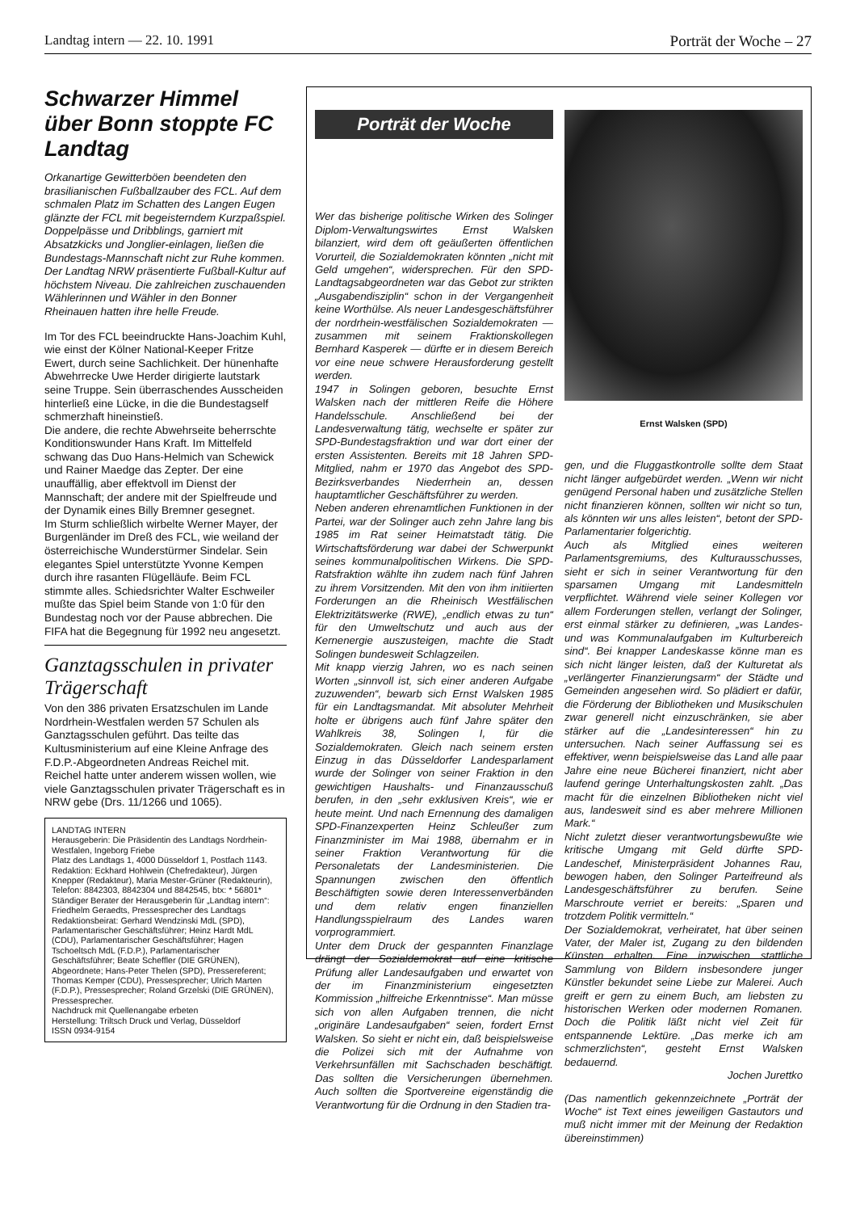Landtag intern — 22. 10. 1991 Porträt der Woche – 27
Schwarzer Himmel über Bonn stoppte FC Landtag
Orkanartige Gewitterböen beendeten den brasilianischen Fußballzauber des FCL. Auf dem schmalen Platz im Schatten des Langen Eugen glänzte der FCL mit begeisterndem Kurzpaßspiel. Doppelpässe und Dribblings, garniert mit Absatzkicks und Jonglier-einlagen, ließen die Bundestags-Mannschaft nicht zur Ruhe kommen. Der Landtag NRW präsentierte Fußball-Kultur auf höchstem Niveau. Die zahlreichen zuschauenden Wählerinnen und Wähler in den Bonner Rheinauen hatten ihre helle Freude.
Im Tor des FCL beeindruckte Hans-Joachim Kuhl, wie einst der Kölner National-Keeper Fritze Ewert, durch seine Sachlichkeit. Der hünenhafte Abwehrrecke Uwe Herder dirigierte lautstark seine Truppe. Sein überraschendes Ausscheiden hinterließ eine Lücke, in die die Bundestagself schmerzhaft hineinstieß.
Die andere, die rechte Abwehrseite beherrschte Konditionswunder Hans Kraft. Im Mittelfeld schwang das Duo Hans-Helmich van Schewick und Rainer Maedge das Zepter. Der eine unauffällig, aber effektvoll im Dienst der Mannschaft; der andere mit der Spielfreude und der Dynamik eines Billy Bremner gesegnet.
Im Sturm schließlich wirbelte Werner Mayer, der Burgenländer im Dreß des FCL, wie weiland der österreichische Wunderstürmer Sindelar. Sein elegantes Spiel unterstützte Yvonne Kempen durch ihre rasanten Flügelläufe. Beim FCL stimmte alles. Schiedsrichter Walter Eschweiler mußte das Spiel beim Stande von 1:0 für den Bundestag noch vor der Pause abbrechen. Die FIFA hat die Begegnung für 1992 neu angesetzt.
Ganztagsschulen in privater Trägerschaft
Von den 386 privaten Ersatzschulen im Lande Nordrhein-Westfalen werden 57 Schulen als Ganztagsschulen geführt. Das teilte das Kultusministerium auf eine Kleine Anfrage des F.D.P.-Abgeordneten Andreas Reichel mit. Reichel hatte unter anderem wissen wollen, wie viele Ganztagsschulen privater Trägerschaft es in NRW gebe (Drs. 11/1266 und 1065).
LANDTAG INTERN
Herausgeberin: Die Präsidentin des Landtags Nordrhein-Westfalen, Ingeborg Friebe
Platz des Landtags 1, 4000 Düsseldorf 1, Postfach 1143.
Redaktion: Eckhard Hohlwein (Chefredakteur), Jürgen Knepper (Redakteur), Maria Mester-Grüner (Redakteurin), Telefon: 8842303, 8842304 und 8842545, btx: * 56801*
Ständiger Berater der Herausgeberin für „Landtag intern“: Friedhelm Geraedts, Pressesprecher des Landtags
Redaktionsbeirat: Gerhard Wendzinski MdL (SPD), Parlamentarischer Geschäftsführer; Heinz Hardt MdL (CDU), Parlamentarischer Geschäftsführer; Hagen Tschoeltsch MdL (F.D.P.), Parlamentarischer Geschäftsführer; Beate Scheffler (DIE GRÜNEN), Abgeordnete; Hans-Peter Thelen (SPD), Pressereferent; Thomas Kemper (CDU), Pressesprecher; Ulrich Marten (F.D.P.), Pressesprecher; Roland Grzelski (DIE GRÜNEN), Pressesprecher.
Nachdruck mit Quellenangabe erbeten
Herstellung: Triltsch Druck und Verlag, Düsseldorf
ISSN 0934-9154
Porträt der Woche
Wer das bisherige politische Wirken des Solinger Diplom-Verwaltungswirtes Ernst Walsken bilanziert, wird dem oft geäußerten öffentlichen Vorurteil, die Sozialdemokraten könnten „nicht mit Geld umgehen“, widersprechen. Für den SPD-Landtagsabgeordneten war das Gebot zur strikten „Ausgabendisziplin“ schon in der Vergangenheit keine Worthülse. Als neuer Landesgeschäftsführer der nordrhein-westfälischen Sozialdemokraten — zusammen mit seinem Fraktionskollegen Bernhard Kasperek — dürfte er in diesem Bereich vor eine neue schwere Herausforderung gestellt werden.
1947 in Solingen geboren, besuchte Ernst Walsken nach der mittleren Reife die Höhere Handelsschule. Anschließend bei der Landesverwaltung tätig, wechselte er später zur SPD-Bundestagsfraktion und war dort einer der ersten Assistenten. Bereits mit 18 Jahren SPD-Mitglied, nahm er 1970 das Angebot des SPD-Bezirksverbandes Niederrhein an, dessen hauptamtlicher Geschäftsführer zu werden.
Neben anderen ehrenamtlichen Funktionen in der Partei, war der Solinger auch zehn Jahre lang bis 1985 im Rat seiner Heimatstadt tätig. Die Wirtschaftsförderung war dabei der Schwerpunkt seines kommunalpolitischen Wirkens. Die SPD-Ratsfraktion wählte ihn zudem nach fünf Jahren zu ihrem Vorsitzenden. Mit den von ihm initiierten Forderungen an die Rheinisch Westfälischen Elektrizitätswerke (RWE), „endlich etwas zu tun“ für den Umweltschutz und auch aus der Kernenergie auszusteigen, machte die Stadt Solingen bundesweit Schlagzeilen.
Mit knapp vierzig Jahren, wo es nach seinen Worten „sinnvoll ist, sich einer anderen Aufgabe zuzuwenden“, bewarb sich Ernst Walsken 1985 für ein Landtagsmandat. Mit absoluter Mehrheit holte er übrigens auch fünf Jahre später den Wahlkreis 38, Solingen I, für die Sozialdemokraten. Gleich nach seinem ersten Einzug in das Düsseldorfer Landesparlament wurde der Solinger von seiner Fraktion in den gewichtigen Haushalts- und Finanzausschuß berufen, in den „sehr exklusiven Kreis“, wie er heute meint. Und nach Ernennung des damaligen SPD-Finanzexperten Heinz Schleußer zum Finanzminister im Mai 1988, übernahm er in seiner Fraktion Verantwortung für die Personaletats der Landesministerien. Die Spannungen zwischen den öffentlich Beschäftigten sowie deren Interessenverbänden und dem relativ engen finanziellen Handlungsspielraum des Landes waren vorprogrammiert.
Unter dem Druck der gespannten Finanzlage drängt der Sozialdemokrat auf eine kritische Prüfung aller Landesaufgaben und erwartet von der im Finanzministerium eingesetzten Kommission „hilfreiche Erkenntnisse“. Man müsse sich von allen Aufgaben trennen, die nicht „originäre Landesaufgaben“ seien, fordert Ernst Walsken. So sieht er nicht ein, daß beispielsweise die Polizei sich mit der Aufnahme von Verkehrsunfällen mit Sachschaden beschäftigt. Das sollten die Versicherungen übernehmen. Auch sollten die Sportvereine eigenständig die Verantwortung für die Ordnung in den Stadien tra-
Ernst Walsken (SPD)
gen, und die Fluggastkontrolle sollte dem Staat nicht länger aufgebürdet werden. „Wenn wir nicht genügend Personal haben und zusätzliche Stellen nicht finanzieren können, sollten wir nicht so tun, als könnten wir uns alles leisten“, betont der SPD-Parlamentarier folgerichtig.
Auch als Mitglied eines weiteren Parlamentsgremiums, des Kulturausschusses, sieht er sich in seiner Verantwortung für den sparsamen Umgang mit Landesmitteln verpflichtet. Während viele seiner Kollegen vor allem Forderungen stellen, verlangt der Solinger, erst einmal stärker zu definieren, „was Landes- und was Kommunalaufgaben im Kulturbereich sind“. Bei knapper Landeskasse könne man es sich nicht länger leisten, daß der Kulturetat als „verlängerter Finanzierungsarm“ der Städte und Gemeinden angesehen wird. So plädiert er dafür, die Förderung der Bibliotheken und Musikschulen zwar generell nicht einzuschränken, sie aber stärker auf die „Landesinteressen“ hin zu untersuchen. Nach seiner Auffassung sei es effektiver, wenn beispielsweise das Land alle paar Jahre eine neue Bücherei finanziert, nicht aber laufend geringe Unterhaltungskosten zahlt. „Das macht für die einzelnen Bibliotheken nicht viel aus, landesweit sind es aber mehrere Millionen Mark.“
Nicht zuletzt dieser verantwortungsbewußte wie kritische Umgang mit Geld dürfte SPD-Landeschef, Ministerpräsident Johannes Rau, bewogen haben, den Solinger Parteifreund als Landesgeschäftsführer zu berufen. Seine Marschroute verriet er bereits: „Sparen und trotzdem Politik vermitteln.“
Der Sozialdemokrat, verheiratet, hat über seinen Vater, der Maler ist, Zugang zu den bildenden Künsten erhalten. Eine inzwischen stattliche Sammlung von Bildern insbesondere junger Künstler bekundet seine Liebe zur Malerei. Auch greift er gern zu einem Buch, am liebsten zu historischen Werken oder modernen Romanen. Doch die Politik läßt nicht viel Zeit für entspannende Lektüre. „Das merke ich am schmerzlichsten“, gesteht Ernst Walsken bedauernd.
Jochen Jurettko
(Das namentlich gekennzeichnete „Porträt der Woche“ ist Text eines jeweiligen Gastautors und muß nicht immer mit der Meinung der Redaktion übereinstimmen)